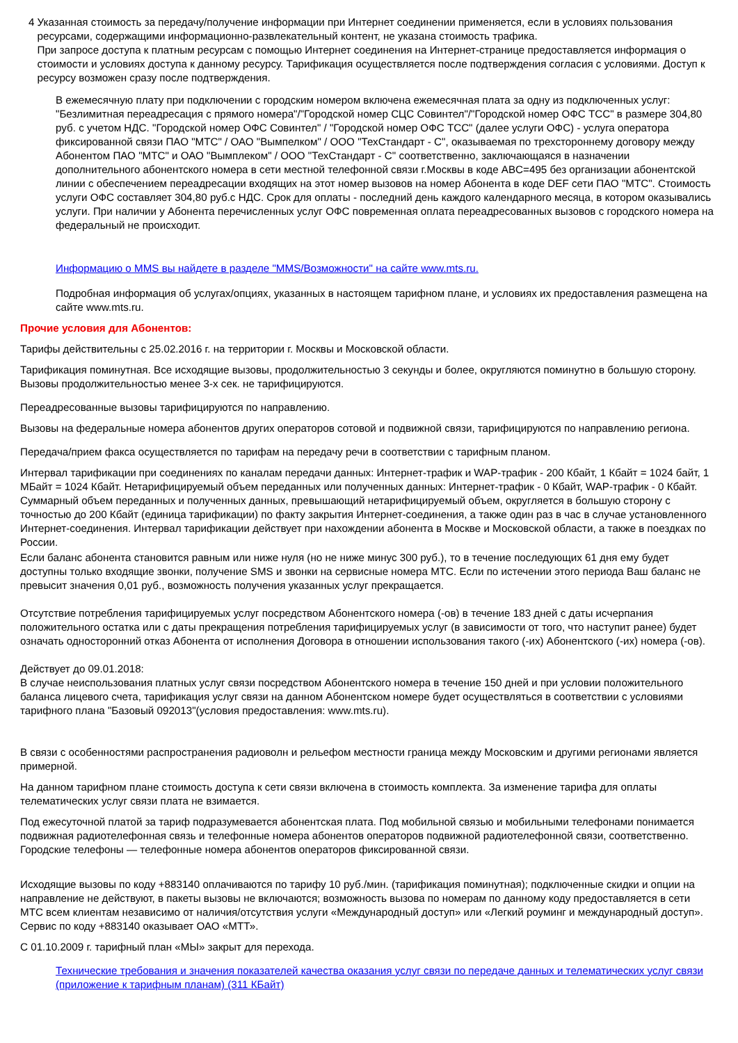4 Указанная стоимость за передачу/получение информации при Интернет соединении применяется, если в условиях пользования ресурсами, содержащими информационно-развлекательный контент, не указана стоимость трафика.
При запросе доступа к платным ресурсам с помощью Интернет соединения на Интернет-странице предоставляется информация о стоимости и условиях доступа к данному ресурсу. Тарификация осуществляется после подтверждения согласия с условиями. Доступ к ресурсу возможен сразу после подтверждения.
В ежемесячную плату при подключении с городским номером включена ежемесячная плата за одну из подключенных услуг: "Безлимитная переадресация с прямого номера"/"Городской номер СЦС Совинтел"/"Городской номер ОФС ТСС" в размере 304,80 руб. с учетом НДС. "Городской номер ОФС Совинтел" / "Городской номер ОФС ТСС" (далее услуги ОФС) - услуга оператора фиксированной связи ПАО "МТС" / ОАО "Вымпелком" / ООО "ТехСтандарт - С", оказываемая по трехстороннему договору между Абонентом ПАО "МТС" и ОАО "Вымплеком" / ООО "ТехСтандарт - С" соответственно, заключающаяся в назначении дополнительного абонентского номера в сети местной телефонной связи г.Москвы в коде ABC=495 без организации абонентской линии с обеспечением переадресации входящих на этот номер вызовов на номер Абонента в коде DEF сети ПАО "МТС". Стоимость услуги ОФС составляет 304,80 руб.с НДС. Срок для оплаты - последний день каждого календарного месяца, в котором оказывались услуги. При наличии у Абонента перечисленных услуг ОФС повременная оплата переадресованных вызовов с городского номера на федеральный не происходит.
Информацию о MMS вы найдете в разделе "MMS/Возможности" на сайте www.mts.ru.
Подробная информация об услугах/опциях, указанных в настоящем тарифном плане, и условиях их предоставления размещена на сайте www.mts.ru.
Прочие условия для Абонентов:
Тарифы действительны с 25.02.2016 г. на территории г. Москвы и Московской области.
Тарификация поминутная. Все исходящие вызовы, продолжительностью 3 секунды и более, округляются поминутно в большую сторону. Вызовы продолжительностью менее 3-х сек. не тарифицируются.
Переадресованные вызовы тарифицируются по направлению.
Вызовы на федеральные номера абонентов других операторов сотовой и подвижной связи, тарифицируются по направлению региона.
Передача/прием факса осуществляется по тарифам на передачу речи в соответствии с тарифным планом.
Интервал тарификации при соединениях по каналам передачи данных: Интернет-трафик и WAP-трафик - 200 Кбайт, 1 Кбайт = 1024 байт, 1 МБайт = 1024 Кбайт. Нетарифицируемый объем переданных или полученных данных: Интернет-трафик - 0 Кбайт, WAP-трафик - 0 Кбайт. Суммарный объем переданных и полученных данных, превышающий нетарифицируемый объем, округляется в большую сторону с точностью до 200 Кбайт (единица тарификации) по факту закрытия Интернет-соединения, а также один раз в час в случае установленного Интернет-соединения. Интервал тарификации действует при нахождении абонента в Москве и Московской области, а также в поездках по России.
Если баланс абонента становится равным или ниже нуля (но не ниже минус 300 руб.), то в течение последующих 61 дня ему будет доступны только входящие звонки, получение SMS и звонки на сервисные номера МТС. Если по истечении этого периода Ваш баланс не превысит значения 0,01 руб., возможность получения указанных услуг прекращается.
Отсутствие потребления тарифицируемых услуг посредством Абонентского номера (-ов) в течение 183 дней с даты исчерпания положительного остатка или с даты прекращения потребления тарифицируемых услуг (в зависимости от того, что наступит ранее) будет означать односторонний отказ Абонента от исполнения Договора в отношении использования такого (-их) Абонентского (-их) номера (-ов).
Действует до 09.01.2018:
В случае неиспользования платных услуг связи посредством Абонентского номера в течение 150 дней и при условии положительного баланса лицевого счета, тарификация услуг связи на данном Абонентском номере будет осуществляться в соответствии с условиями тарифного плана "Базовый 092013"(условия предоставления: www.mts.ru).
В связи с особенностями распространения радиоволн и рельефом местности граница между Московским и другими регионами является примерной.
На данном тарифном плане стоимость доступа к сети связи включена в стоимость комплекта. За изменение тарифа для оплаты телематических услуг связи плата не взимается.
Под ежесуточной платой за тариф подразумевается абонентская плата. Под мобильной связью и мобильными телефонами понимается подвижная радиотелефонная связь и телефонные номера абонентов операторов подвижной радиотелефонной связи, соответственно. Городские телефоны — телефонные номера абонентов операторов фиксированной связи.
Исходящие вызовы по коду +883140 оплачиваются по тарифу 10 руб./мин. (тарификация поминутная); подключенные скидки и опции на направление не действуют, в пакеты вызовы не включаются; возможность вызова по номерам по данному коду предоставляется в сети МТС всем клиентам независимо от наличия/отсутствия услуги «Международный доступ» или «Легкий роуминг и международный доступ». Сервис по коду +883140 оказывает ОАО «МТТ».
С 01.10.2009 г. тарифный план «МЫ» закрыт для перехода.
Технические требования и значения показателей качества оказания услуг связи по передаче данных и телематических услуг связи (приложение к тарифным планам) (311 КБайт)